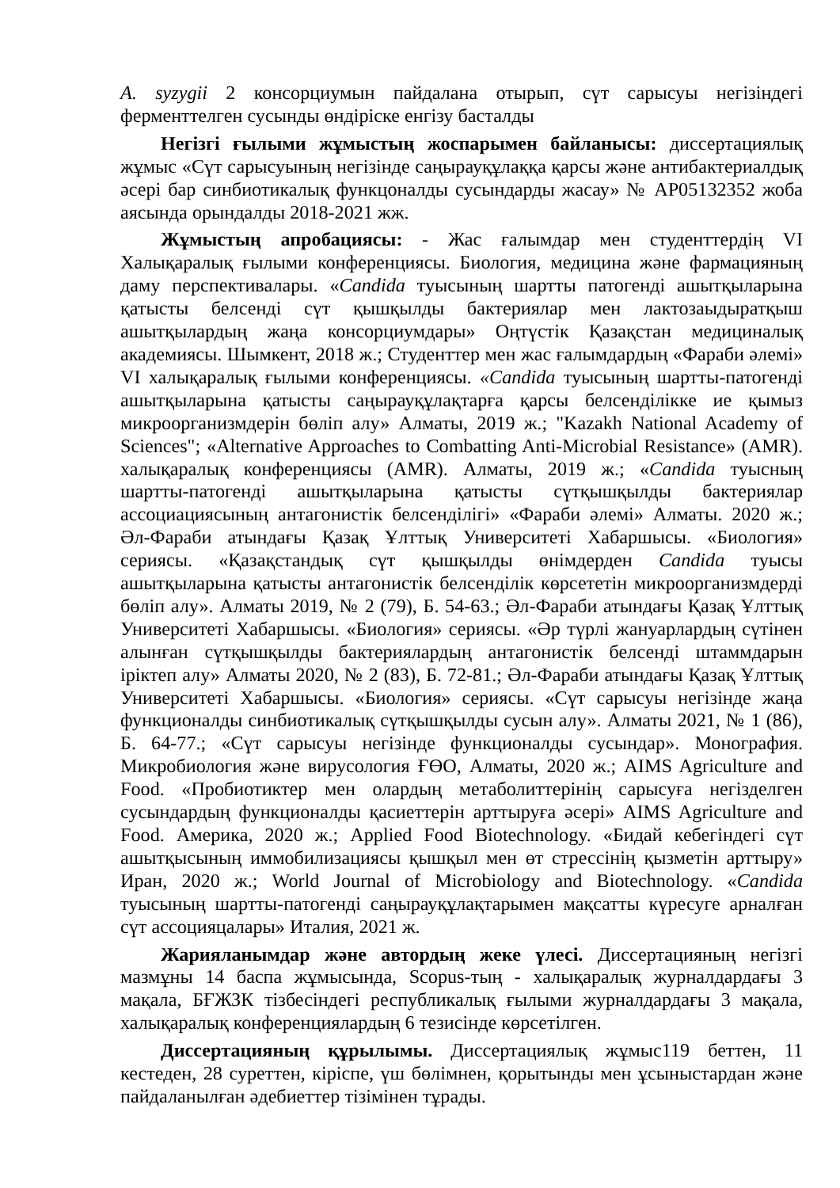A. syzygii 2 консорциумын пайдалана отырып, сүт сарысуы негізіндегі ферменттелген сусынды өндіріске енгізу басталды
Негізгі ғылыми жұмыстың жоспарымен байланысы: диссертациялық жұмыс «Сүт сарысуының негізінде саңырауқұлаққа қарсы және антибактериалдық әсері бар синбиотикалық функцоналды сусындарды жасау» № AP05132352 жоба аясында орындалды 2018-2021 жж.
Жұмыстың апробациясы: - Жас ғалымдар мен студенттердің VI Халықаралық ғылыми конференциясы. Биология, медицина және фармацияның даму перспективалары. «Candida туысының шартты патогенді ашытқыларына қатысты белсенді сүт қышқылды бактериялар мен лактозаыдыратқыш ашытқылардың жаңа консорциумдары» Оңтүстік Қазақстан медициналық академиясы. Шымкент, 2018 ж.; Студенттер мен жас ғалымдардың «Фараби әлемі» VI халықаралық ғылыми конференциясы. «Candida туысының шартты-патогенді ашытқыларына қатысты саңырауқұлақтарға қарсы белсенділікке ие қымыз микроорганизмдерін бөліп алу» Алматы, 2019 ж.; "Kazakh National Academy of Sciences"; «Alternative Approaches to Combatting Anti-Microbial Resistance» (AMR). халықаралық конференциясы (AMR). Алматы, 2019 ж.; «Candida туысның шартты-патогенді ашытқыларына қатысты сүтқышқылды бактериялар ассоциациясының антагонистік белсенділігі» «Фараби әлемі» Алматы. 2020 ж.; Әл-Фараби атындағы Қазақ Ұлттық Университеті Хабаршысы. «Биология» сериясы. «Қазақстандық сүт қышқылды өнімдерден Candida туысы ашытқыларына қатысты антагонистік белсенділік көрсететін микроорганизмдерді бөліп алу». Алматы 2019, № 2 (79), Б. 54-63.; Әл-Фараби атындағы Қазақ Ұлттық Университеті Хабаршысы. «Биология» сериясы. «Әр түрлі жануарлардың сүтінен алынған сүтқышқылды бактериялардың антагонистік белсенді штаммдарын іріктеп алу» Алматы 2020, № 2 (83), Б. 72-81.; Әл-Фараби атындағы Қазақ Ұлттық Университеті Хабаршысы. «Биология» сериясы. «Сүт сарысуы негізінде жаңа функционалды синбиотикалық сүтқышқылды сусын алу». Алматы 2021, № 1 (86), Б. 64-77.; «Сүт сарысуы негізінде функционалды сусындар». Монография. Микробиология және вирусология ҒӨО, Алматы, 2020 ж.; AIMS Agriculture and Food. «Пробиотиктер мен олардың метаболиттерінің сарысуға негізделген сусындардың функционалды қасиеттерін арттыруға әсері» AIMS Agriculture and Food. Америка, 2020 ж.; Applied Food Biotechnology. «Бидай кебегіндегі сүт ашытқысының иммобилизациясы қышқыл мен өт стрессінің қызметін арттыру» Иран, 2020 ж.; World Journal of Microbiology and Biotechnology. «Candida туысының шартты-патогенді саңырауқұлақтарымен мақсатты күресуге арналған сүт ассоцияцалары» Италия, 2021 ж.
Жарияланымдар және автордың жеке үлесі. Диссертацияның негізгі мазмұны 14 баспа жұмысында, Scopus-тың - халықаралық журналдардағы 3 мақала, БҒЖЗК тізбесіндегі республикалық ғылыми журналдардағы 3 мақала, халықаралық конференциялардың 6 тезисінде көрсетілген.
Диссертацияның құрылымы. Диссертациялық жұмыс119 беттен, 11 кестеден, 28 суреттен, кіріспе, үш бөлімнен, қорытынды мен ұсыныстардан және пайдаланылған әдебиеттер тізімінен тұрады.